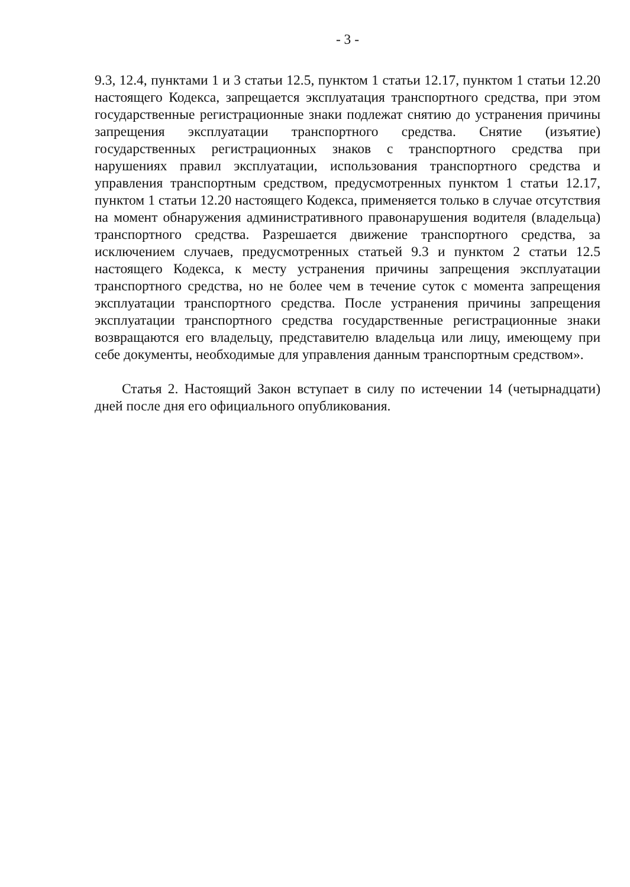- 3 -
9.3, 12.4, пунктами 1 и 3 статьи 12.5, пунктом 1 статьи 12.17, пунктом 1 статьи 12.20 настоящего Кодекса, запрещается эксплуатация транспортного средства, при этом государственные регистрационные знаки подлежат снятию до устранения причины запрещения эксплуатации транспортного средства. Снятие (изъятие) государственных регистрационных знаков с транспортного средства при нарушениях правил эксплуатации, использования транспортного средства и управления транспортным средством, предусмотренных пунктом 1 статьи 12.17, пунктом 1 статьи 12.20 настоящего Кодекса, применяется только в случае отсутствия на момент обнаружения административного правонарушения водителя (владельца) транспортного средства. Разрешается движение транспортного средства, за исключением случаев, предусмотренных статьей 9.3 и пунктом 2 статьи 12.5 настоящего Кодекса, к месту устранения причины запрещения эксплуатации транспортного средства, но не более чем в течение суток с момента запрещения эксплуатации транспортного средства. После устранения причины запрещения эксплуатации транспортного средства государственные регистрационные знаки возвращаются его владельцу, представителю владельца или лицу, имеющему при себе документы, необходимые для управления данным транспортным средством».
Статья 2. Настоящий Закон вступает в силу по истечении 14 (четырнадцати) дней после дня его официального опубликования.